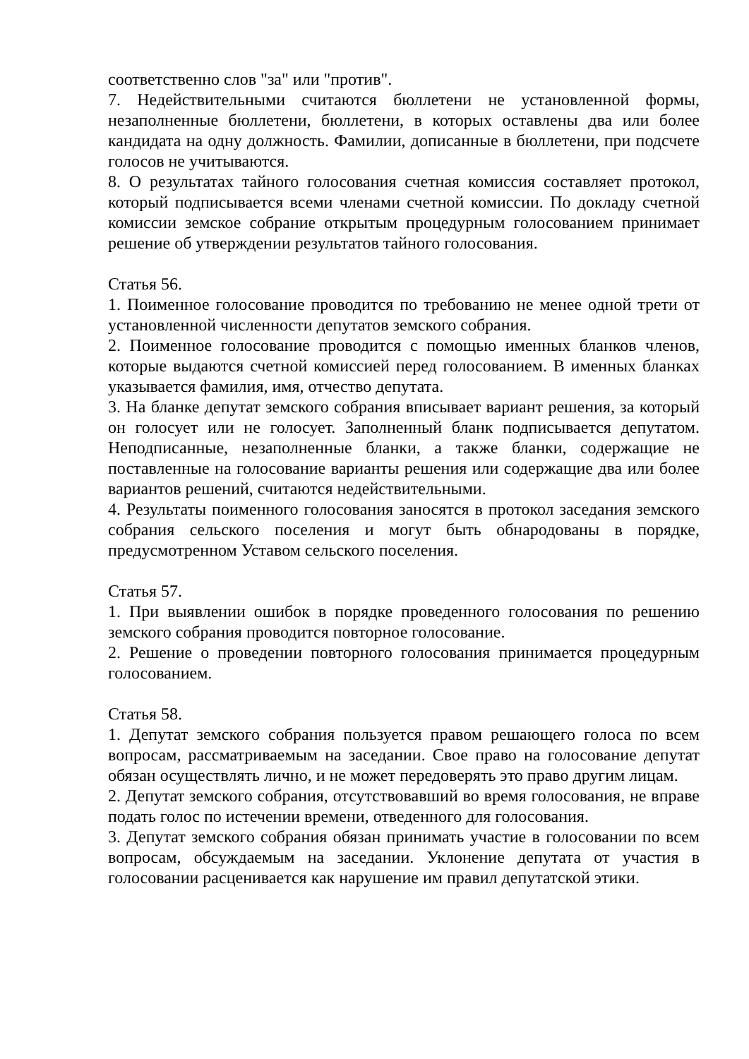соответственно слов "за" или "против".
7. Недействительными считаются бюллетени не установленной формы, незаполненные бюллетени, бюллетени, в которых оставлены два или более кандидата на одну должность. Фамилии, дописанные в бюллетени, при подсчете голосов не учитываются.
8. О результатах тайного голосования счетная комиссия составляет протокол, который подписывается всеми членами счетной комиссии. По докладу счетной комиссии земское собрание открытым процедурным голосованием принимает решение об утверждении результатов тайного голосования.
Статья 56.
1. Поименное голосование проводится по требованию не менее одной трети от установленной численности депутатов земского собрания.
2. Поименное голосование проводится с помощью именных бланков членов, которые выдаются счетной комиссией перед голосованием. В именных бланках указывается фамилия, имя, отчество депутата.
3. На бланке депутат земского собрания вписывает вариант решения, за который он голосует или не голосует. Заполненный бланк подписывается депутатом. Неподписанные, незаполненные бланки, а также бланки, содержащие не поставленные на голосование варианты решения или содержащие два или более вариантов решений, считаются недействительными.
4. Результаты поименного голосования заносятся в протокол заседания земского собрания сельского поселения и могут быть обнародованы в порядке, предусмотренном Уставом сельского поселения.
Статья 57.
1. При выявлении ошибок в порядке проведенного голосования по решению земского собрания проводится повторное голосование.
2. Решение о проведении повторного голосования принимается процедурным голосованием.
Статья 58.
1. Депутат земского собрания пользуется правом решающего голоса по всем вопросам, рассматриваемым на заседании. Свое право на голосование депутат обязан осуществлять лично, и не может передоверять это право другим лицам.
2. Депутат земского собрания, отсутствовавший во время голосования, не вправе подать голос по истечении времени, отведенного для голосования.
3. Депутат земского собрания обязан принимать участие в голосовании по всем вопросам, обсуждаемым на заседании. Уклонение депутата от участия в голосовании расценивается как нарушение им правил депутатской этики.